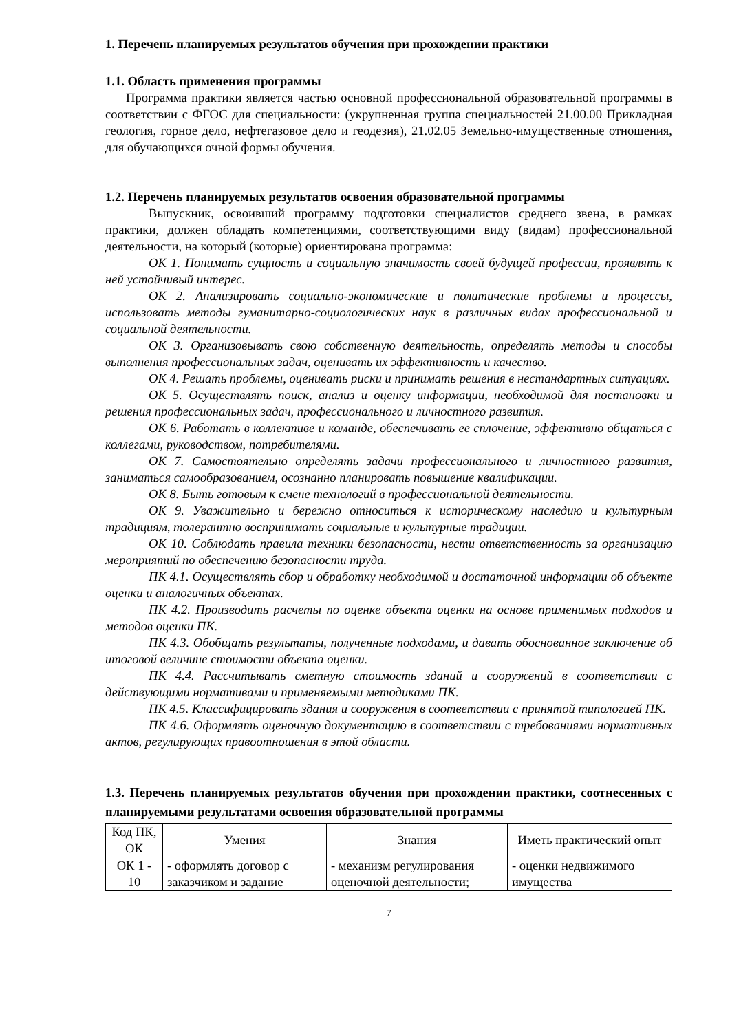1. Перечень планируемых результатов обучения при прохождении практики
1.1. Область применения программы
Программа практики является частью основной профессиональной образовательной программы в соответствии с ФГОС для специальности: (укрупненная группа специальностей 21.00.00 Прикладная геология, горное дело, нефтегазовое дело и геодезия), 21.02.05 Земельно-имущественные отношения, для обучающихся очной формы обучения.
1.2. Перечень планируемых результатов освоения образовательной программы
Выпускник, освоивший программу подготовки специалистов среднего звена, в рамках практики, должен обладать компетенциями, соответствующими виду (видам) профессиональной деятельности, на который (которые) ориентирована программа:
ОК 1. Понимать сущность и социальную значимость своей будущей профессии, проявлять к ней устойчивый интерес.
ОК 2. Анализировать социально-экономические и политические проблемы и процессы, использовать методы гуманитарно-социологических наук в различных видах профессиональной и социальной деятельности.
ОК 3. Организовывать свою собственную деятельность, определять методы и способы выполнения профессиональных задач, оценивать их эффективность и качество.
ОК 4. Решать проблемы, оценивать риски и принимать решения в нестандартных ситуациях.
ОК 5. Осуществлять поиск, анализ и оценку информации, необходимой для постановки и решения профессиональных задач, профессионального и личностного развития.
ОК 6. Работать в коллективе и команде, обеспечивать ее сплочение, эффективно общаться с коллегами, руководством, потребителями.
ОК 7. Самостоятельно определять задачи профессионального и личностного развития, заниматься самообразованием, осознанно планировать повышение квалификации.
ОК 8. Быть готовым к смене технологий в профессиональной деятельности.
ОК 9. Уважительно и бережно относиться к историческому наследию и культурным традициям, толерантно воспринимать социальные и культурные традиции.
ОК 10. Соблюдать правила техники безопасности, нести ответственность за организацию мероприятий по обеспечению безопасности труда.
ПК 4.1. Осуществлять сбор и обработку необходимой и достаточной информации об объекте оценки и аналогичных объектах.
ПК 4.2. Производить расчеты по оценке объекта оценки на основе применимых подходов и методов оценки ПК.
ПК 4.3. Обобщать результаты, полученные подходами, и давать обоснованное заключение об итоговой величине стоимости объекта оценки.
ПК 4.4. Рассчитывать сметную стоимость зданий и сооружений в соответствии с действующими нормативами и применяемыми методиками ПК.
ПК 4.5. Классифицировать здания и сооружения в соответствии с принятой типологией ПК.
ПК 4.6. Оформлять оценочную документацию в соответствии с требованиями нормативных актов, регулирующих правоотношения в этой области.
1.3. Перечень планируемых результатов обучения при прохождении практики, соотнесенных с планируемыми результатами освоения образовательной программы
| Код ПК, ОК | Умения | Знания | Иметь практический опыт |
| --- | --- | --- | --- |
| ОК 1 - 10 | - оформлять договор с заказчиком и задание | - механизм регулирования оценочной деятельности; | - оценки недвижимого имущества |
7